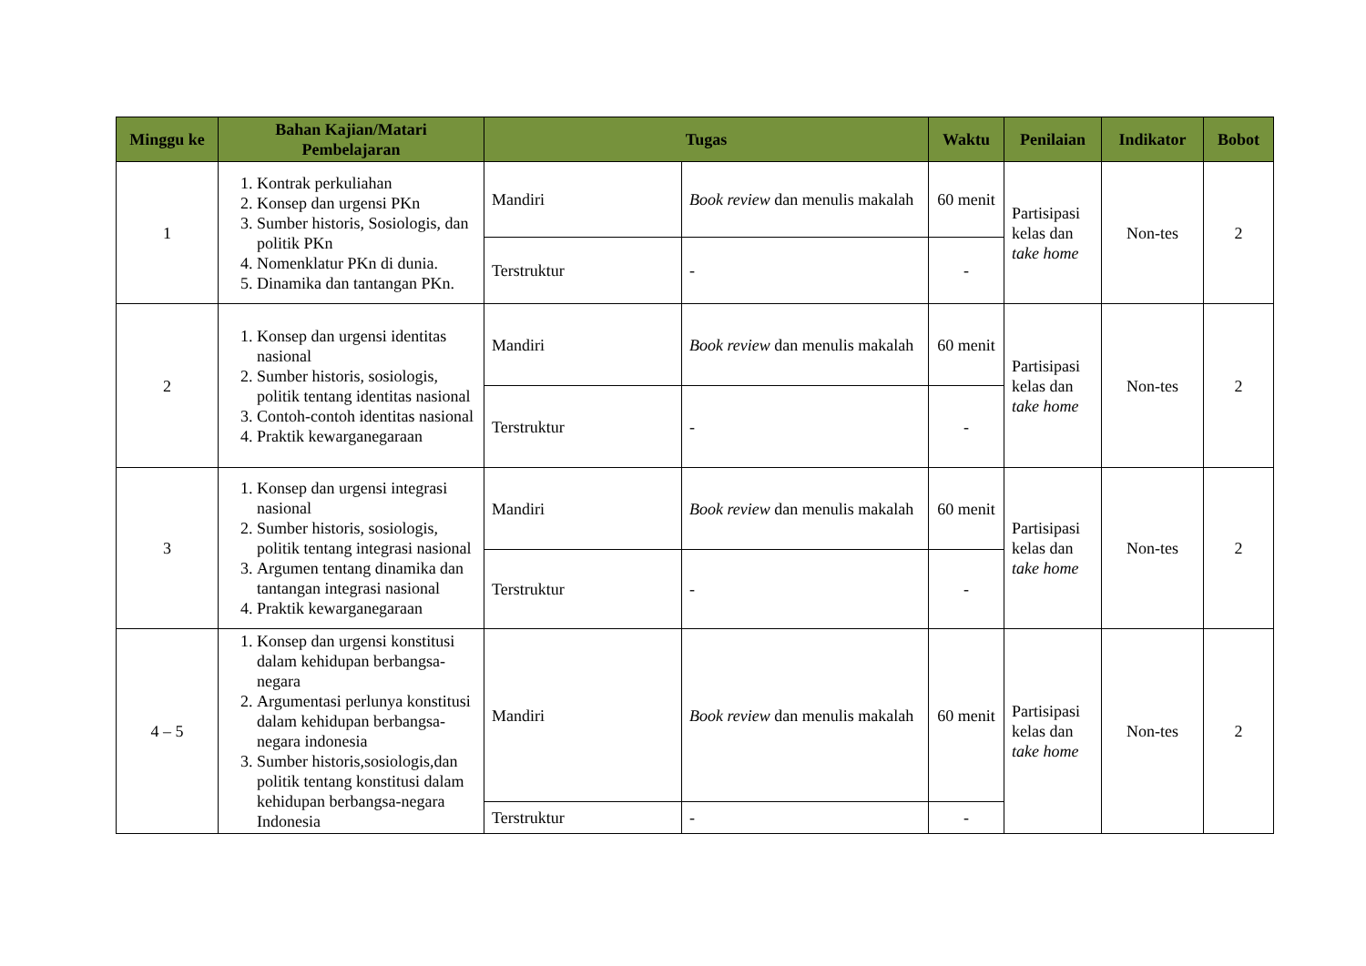| Minggu ke | Bahan Kajian/Matari Pembelajaran | Tugas | | Waktu | Penilaian | Indikator | Bobot |
| --- | --- | --- | --- | --- | --- | --- | --- |
| 1 | 1. Kontrak perkuliahan 2. Konsep dan urgensi PKn 3. Sumber historis, Sosiologis, dan politik PKn 4. Nomenklatur PKn di dunia. 5. Dinamika dan tantangan PKn. | Mandiri | Book review dan menulis makalah | 60 menit | Partisipasi kelas dan take home | Non-tes | 2 |
| | | Terstruktur | - | - | | | |
| 2 | 1. Konsep dan urgensi identitas nasional 2. Sumber historis, sosiologis, politik tentang identitas nasional 3. Contoh-contoh identitas nasional 4. Praktik kewarganegaraan | Mandiri | Book review dan menulis makalah | 60 menit | Partisipasi kelas dan take home | Non-tes | 2 |
| | | Terstruktur | - | - | | | |
| 3 | 1. Konsep dan urgensi integrasi nasional 2. Sumber historis, sosiologis, politik tentang integrasi nasional 3. Argumen tentang dinamika dan tantangan integrasi nasional 4. Praktik kewarganegaraan | Mandiri | Book review dan menulis makalah | 60 menit | Partisipasi kelas dan take home | Non-tes | 2 |
| | | Terstruktur | - | - | | | |
| 4 – 5 | 1. Konsep dan urgensi konstitusi dalam kehidupan berbangsa-negara 2. Argumentasi perlunya konstitusi dalam kehidupan berbangsa-negara indonesia 3. Sumber historis,sosiologis,dan politik tentang konstitusi dalam kehidupan berbangsa-negara Indonesia | Mandiri | Book review dan menulis makalah | 60 menit | Partisipasi kelas dan take home | Non-tes | 2 |
| | | Terstruktur | - | - | | | |